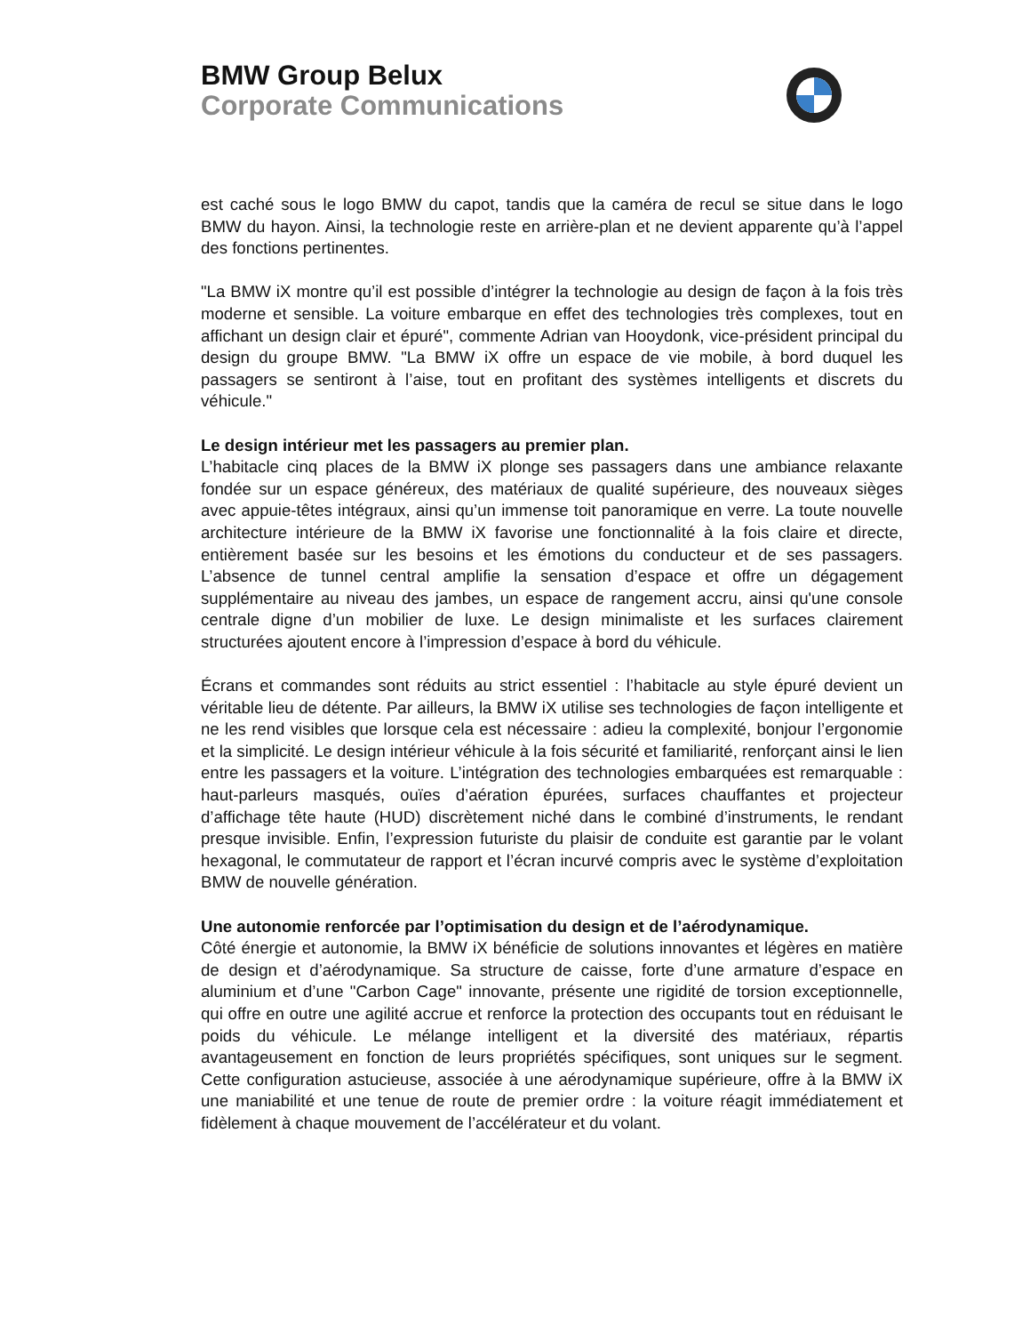BMW Group Belux
Corporate Communications
est caché sous le logo BMW du capot, tandis que la caméra de recul se situe dans le logo BMW du hayon. Ainsi, la technologie reste en arrière-plan et ne devient apparente qu’à l’appel des fonctions pertinentes.
"La BMW iX montre qu’il est possible d’intégrer la technologie au design de façon à la fois très moderne et sensible. La voiture embarque en effet des technologies très complexes, tout en affichant un design clair et épuré", commente Adrian van Hooydonk, vice-président principal du design du groupe BMW. "La BMW iX offre un espace de vie mobile, à bord duquel les passagers se sentiront à l’aise, tout en profitant des systèmes intelligents et discrets du véhicule."
Le design intérieur met les passagers au premier plan.
L’habitacle cinq places de la BMW iX plonge ses passagers dans une ambiance relaxante fondée sur un espace généreux, des matériaux de qualité supérieure, des nouveaux sièges avec appuie-têtes intégraux, ainsi qu’un immense toit panoramique en verre. La toute nouvelle architecture intérieure de la BMW iX favorise une fonctionnalité à la fois claire et directe, entièrement basée sur les besoins et les émotions du conducteur et de ses passagers. L’absence de tunnel central amplifie la sensation d’espace et offre un dégagement supplémentaire au niveau des jambes, un espace de rangement accru, ainsi qu'une console centrale digne d’un mobilier de luxe. Le design minimaliste et les surfaces clairement structurées ajoutent encore à l’impression d’espace à bord du véhicule.
Écrans et commandes sont réduits au strict essentiel : l’habitacle au style épuré devient un véritable lieu de détente. Par ailleurs, la BMW iX utilise ses technologies de façon intelligente et ne les rend visibles que lorsque cela est nécessaire : adieu la complexité, bonjour l’ergonomie et la simplicité. Le design intérieur véhicule à la fois sécurité et familiarité, renforçant ainsi le lien entre les passagers et la voiture. L’intégration des technologies embarquées est remarquable : haut-parleurs masqués, ouïes d’aération épurées, surfaces chauffantes et projecteur d’affichage tête haute (HUD) discrètement niché dans le combiné d’instruments, le rendant presque invisible. Enfin, l’expression futuriste du plaisir de conduite est garantie par le volant hexagonal, le commutateur de rapport et l’écran incurvé compris avec le système d’exploitation BMW de nouvelle génération.
Une autonomie renforcée par l’optimisation du design et de l’aérodynamique.
Côté énergie et autonomie, la BMW iX bénéficie de solutions innovantes et légères en matière de design et d’aérodynamique. Sa structure de caisse, forte d’une armature d’espace en aluminium et d’une "Carbon Cage" innovante, présente une rigidité de torsion exceptionnelle, qui offre en outre une agilité accrue et renforce la protection des occupants tout en réduisant le poids du véhicule. Le mélange intelligent et la diversité des matériaux, répartis avantageusement en fonction de leurs propriétés spécifiques, sont uniques sur le segment. Cette configuration astucieuse, associée à une aérodynamique supérieure, offre à la BMW iX une maniabilité et une tenue de route de premier ordre : la voiture réagit immédiatement et fidèlement à chaque mouvement de l’accélérateur et du volant.